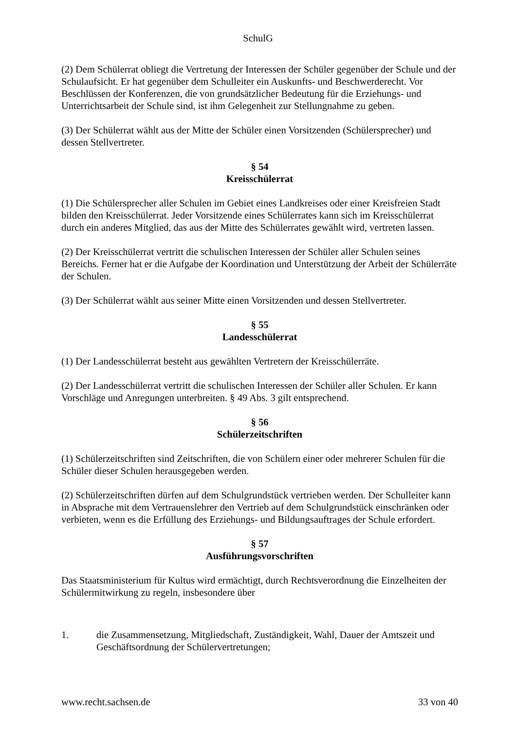SchulG
(2) Dem Schülerrat obliegt die Vertretung der Interessen der Schüler gegenüber der Schule und der Schulaufsicht. Er hat gegenüber dem Schulleiter ein Auskunfts- und Beschwerderecht. Vor Beschlüssen der Konferenzen, die von grundsätzlicher Bedeutung für die Erziehungs- und Unterrichtsarbeit der Schule sind, ist ihm Gelegenheit zur Stellungnahme zu geben.
(3) Der Schülerrat wählt aus der Mitte der Schüler einen Vorsitzenden (Schülersprecher) und dessen Stellvertreter.
§ 54
Kreisschülerrat
(1) Die Schülersprecher aller Schulen im Gebiet eines Landkreises oder einer Kreisfreien Stadt bilden den Kreisschülerrat. Jeder Vorsitzende eines Schülerrates kann sich im Kreisschülerrat durch ein anderes Mitglied, das aus der Mitte des Schülerrates gewählt wird, vertreten lassen.
(2) Der Kreisschülerrat vertritt die schulischen Interessen der Schüler aller Schulen seines Bereichs. Ferner hat er die Aufgabe der Koordination und Unterstützung der Arbeit der Schülerräte der Schulen.
(3) Der Schülerrat wählt aus seiner Mitte einen Vorsitzenden und dessen Stellvertreter.
§ 55
Landesschülerrat
(1) Der Landesschülerrat besteht aus gewählten Vertretern der Kreisschülerräte.
(2) Der Landesschülerrat vertritt die schulischen Interessen der Schüler aller Schulen. Er kann Vorschläge und Anregungen unterbreiten. § 49 Abs. 3 gilt entsprechend.
§ 56
Schülerzeitschriften
(1) Schülerzeitschriften sind Zeitschriften, die von Schülern einer oder mehrerer Schulen für die Schüler dieser Schulen herausgegeben werden.
(2) Schülerzeitschriften dürfen auf dem Schulgrundstück vertrieben werden. Der Schulleiter kann in Absprache mit dem Vertrauenslehrer den Vertrieb auf dem Schulgrundstück einschränken oder verbieten, wenn es die Erfüllung des Erziehungs- und Bildungsauftrages der Schule erfordert.
§ 57
Ausführungsvorschriften
Das Staatsministerium für Kultus wird ermächtigt, durch Rechtsverordnung die Einzelheiten der Schülermitwirkung zu regeln, insbesondere über
1. die Zusammensetzung, Mitgliedschaft, Zuständigkeit, Wahl, Dauer der Amtszeit und Geschäftsordnung der Schülervertretungen;
www.recht.sachsen.de 33 von 40